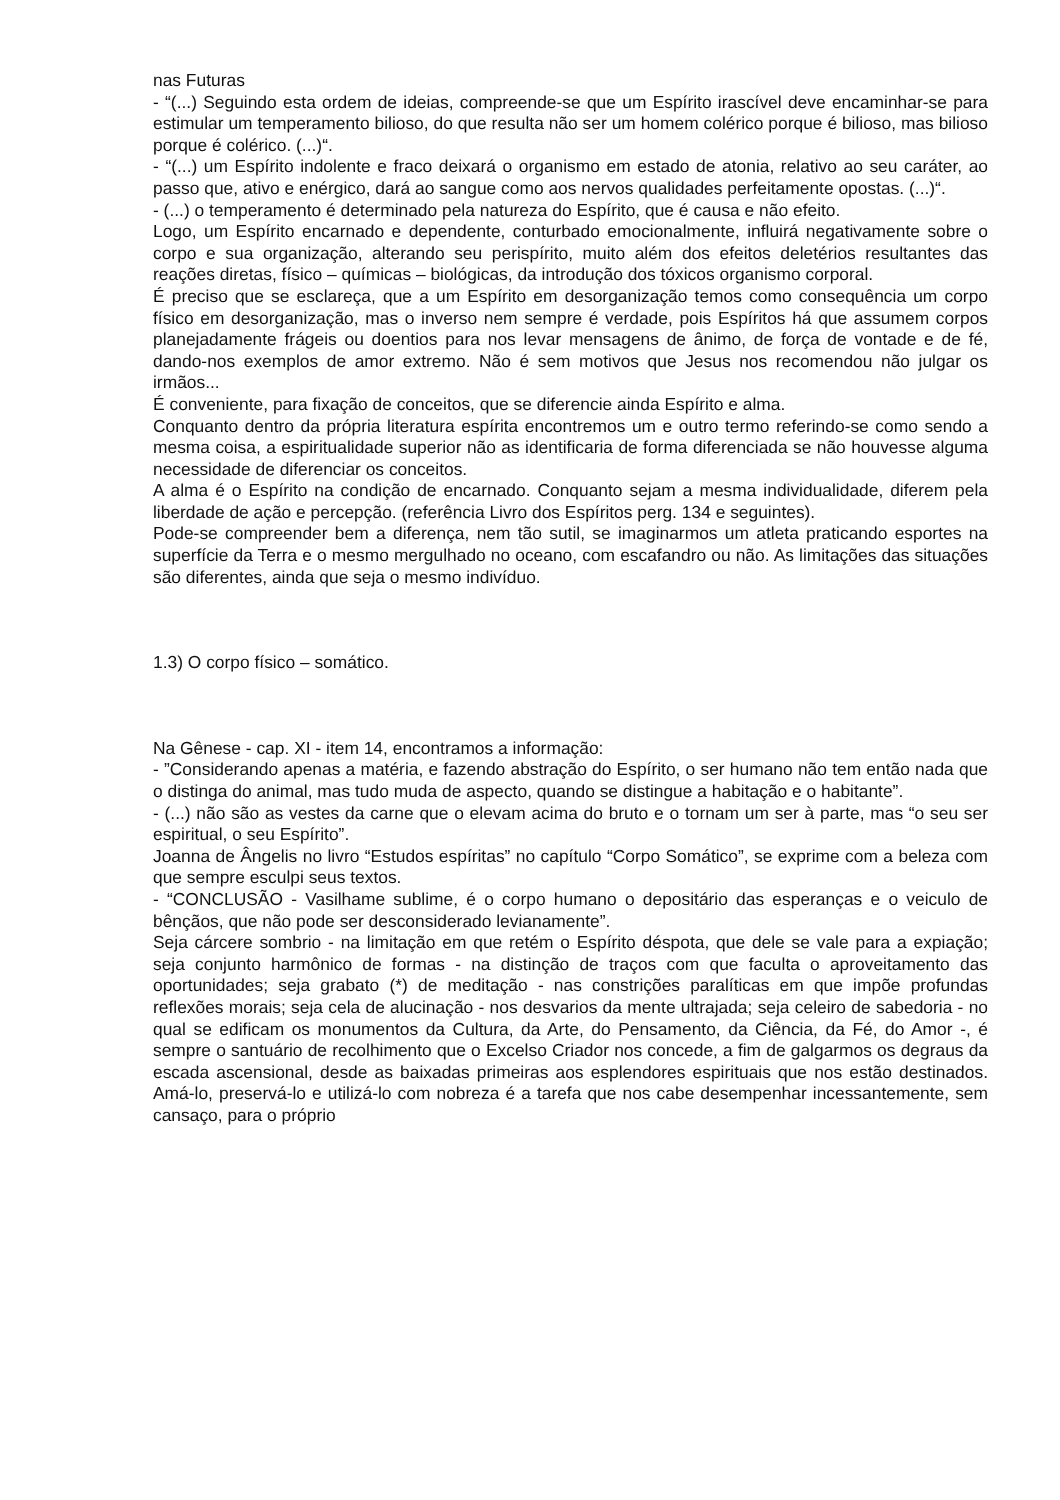nas Futuras
- “(...) Seguindo esta ordem de ideias, compreende-se que um Espírito irascível deve encaminhar-se para estimular um temperamento bilioso, do que resulta não ser um homem colérico porque é bilioso, mas bilioso porque é colérico. (...)“.
- “(...) um Espírito indolente e fraco deixará o organismo em estado de atonia, relativo ao seu caráter, ao passo que, ativo e enérgico, dará ao sangue como aos nervos qualidades perfeitamente opostas. (...)“.
- (...) o temperamento é determinado pela natureza do Espírito, que é causa e não efeito.
Logo, um Espírito encarnado e dependente, conturbado emocionalmente, influirá negativamente sobre o corpo e sua organização, alterando seu perispírito, muito além dos efeitos deletérios resultantes das reações diretas, físico – químicas – biológicas, da introdução dos tóxicos organismo corporal.
É preciso que se esclareça, que a um Espírito em desorganização temos como consequência um corpo físico em desorganização, mas o inverso nem sempre é verdade, pois Espíritos há que assumem corpos planejadamente frágeis ou doentios para nos levar mensagens de ânimo, de força de vontade e de fé, dando-nos exemplos de amor extremo. Não é sem motivos que Jesus nos recomendou não julgar os irmãos...
É conveniente, para fixação de conceitos, que se diferencie ainda Espírito e alma.
Conquanto dentro da própria literatura espírita encontremos um e outro termo referindo-se como sendo a mesma coisa, a espiritualidade superior não as identificaria de forma diferenciada se não houvesse alguma necessidade de diferenciar os conceitos.
A alma é o Espírito na condição de encarnado. Conquanto sejam a mesma individualidade, diferem pela liberdade de ação e percepção. (referência Livro dos Espíritos perg. 134 e seguintes).
Pode-se compreender bem a diferença, nem tão sutil, se imaginarmos um atleta praticando esportes na superfície da Terra e o mesmo mergulhado no oceano, com escafandro ou não. As limitações das situações são diferentes, ainda que seja o mesmo indivíduo.
1.3) O corpo físico – somático.
Na Gênese - cap. XI - item 14, encontramos a informação:
- ”Considerando apenas a matéria, e fazendo abstração do Espírito, o ser humano não tem então nada que o distinga do animal, mas tudo muda de aspecto, quando se distingue a habitação e o habitante”.
- (...) não são as vestes da carne que o elevam acima do bruto e o tornam um ser à parte, mas “o seu ser espiritual, o seu Espírito”.
Joanna de Ângelis no livro “Estudos espíritas” no capítulo “Corpo Somático”, se exprime com a beleza com que sempre esculpi seus textos.
- “CONCLUSÃO - Vasilhame sublime, é o corpo humano o depositário das esperanças e o veiculo de bênçãos, que não pode ser desconsiderado levianamente”.
Seja cárcere sombrio - na limitação em que retém o Espírito déspota, que dele se vale para a expiação; seja conjunto harmônico de formas - na distinção de traços com que faculta o aproveitamento das oportunidades; seja grabato (*) de meditação - nas constrições paralíticas em que impõe profundas reflexões morais; seja cela de alucinação - nos desvarios da mente ultrajada; seja celeiro de sabedoria - no qual se edificam os monumentos da Cultura, da Arte, do Pensamento, da Ciência, da Fé, do Amor -, é sempre o santuário de recolhimento que o Excelso Criador nos concede, a fim de galgarmos os degraus da escada ascensional, desde as baixadas primeiras aos esplendores espirituais que nos estão destinados. Amá-lo, preservá-lo e utilizá-lo com nobreza é a tarefa que nos cabe desempenhar incessantemente, sem cansaço, para o próprio